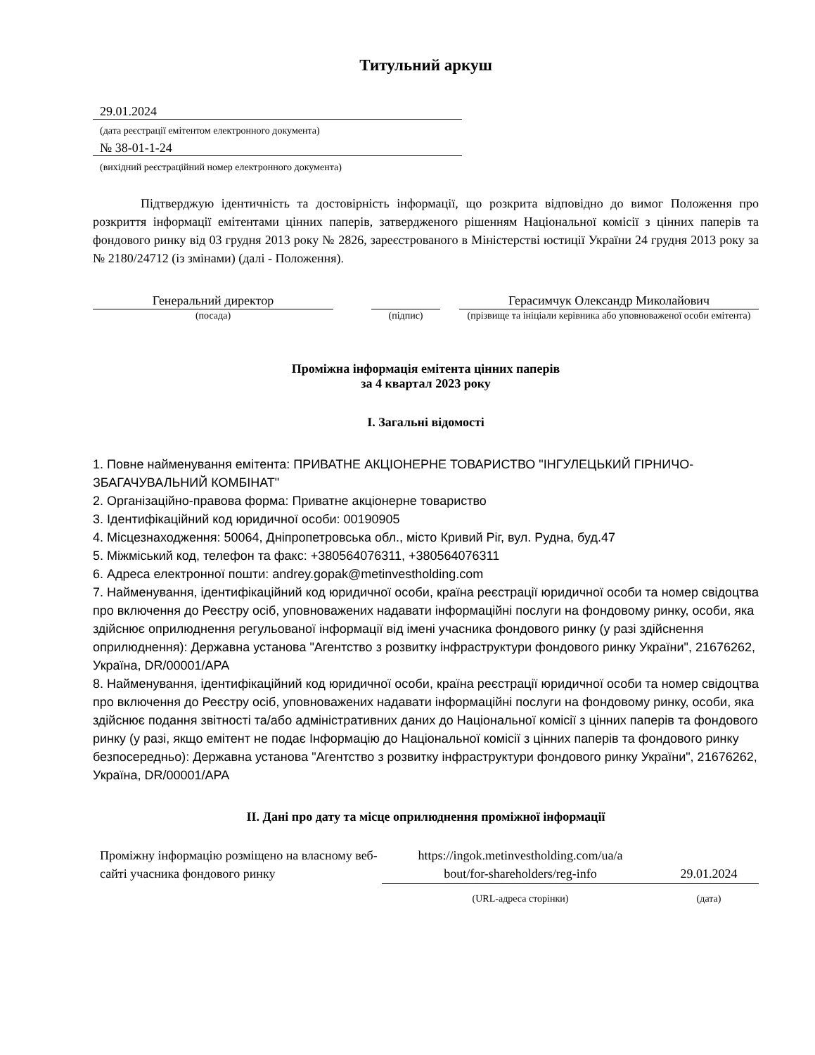Титульний аркуш
29.01.2024
(дата реєстрації емітентом електронного документа)
№ 38-01-1-24
(вихідний реєстраційний номер електронного документа)
Підтверджую ідентичність та достовірність інформації, що розкрита відповідно до вимог Положення про розкриття інформації емітентами цінних паперів, затвердженого рішенням Національної комісії з цінних паперів та фондового ринку від 03 грудня 2013 року № 2826, зареєстрованого в Міністерстві юстиції України 24 грудня 2013 року за № 2180/24712 (із змінами) (далі - Положення).
| Генеральний директор | | | | Герасимчук Олександр Миколайович |
| (посада) | | (підпис) | | (прізвище та ініціали керівника або уповноваженої особи емітента) |
Проміжна інформація емітента цінних паперів
за 4 квартал 2023 року
I. Загальні відомості
1. Повне найменування емітента: ПРИВАТНЕ АКЦІОНЕРНЕ ТОВАРИСТВО "ІНГУЛЕЦЬКИЙ ГІРНИЧО-ЗБАГАЧУВАЛЬНИЙ КОМБІНАТ"
2. Організаційно-правова форма: Приватне акціонерне товариство
3. Ідентифікаційний код юридичної особи: 00190905
4. Місцезнаходження: 50064, Дніпропетровська обл., місто Кривий Ріг, вул. Рудна, буд.47
5. Міжміський код, телефон та факс: +380564076311, +380564076311
6. Адреса електронної пошти: andrey.gopak@metinvestholding.com
7. Найменування, ідентифікаційний код юридичної особи, країна реєстрації юридичної особи та номер свідоцтва про включення до Реєстру осіб, уповноважених надавати інформаційні послуги на фондовому ринку, особи, яка здійснює оприлюднення регульованої інформації від імені учасника фондового ринку (у разі здійснення оприлюднення): Державна установа "Агентство з розвитку інфраструктури фондового ринку України", 21676262, Україна, DR/00001/APA
8. Найменування, ідентифікаційний код юридичної особи, країна реєстрації юридичної особи та номер свідоцтва про включення до Реєстру осіб, уповноважених надавати інформаційні послуги на фондовому ринку, особи, яка здійснює подання звітності та/або адміністративних даних до Національної комісії з цінних паперів та фондового ринку (у разі, якщо емітент не подає Інформацію до Національної комісії з цінних паперів та фондового ринку безпосередньо): Державна установа "Агентство з розвитку інфраструктури фондового ринку України", 21676262, Україна, DR/00001/APA
II. Дані про дату та місце оприлюднення проміжної інформації
| Проміжну інформацію розміщено на власному веб-сайті учасника фондового ринку | https://ingok.metinvestholding.com/ua/a bout/for-shareholders/reg-info | 29.01.2024 |
| | (URL-адреса сторінки) | (дата) |